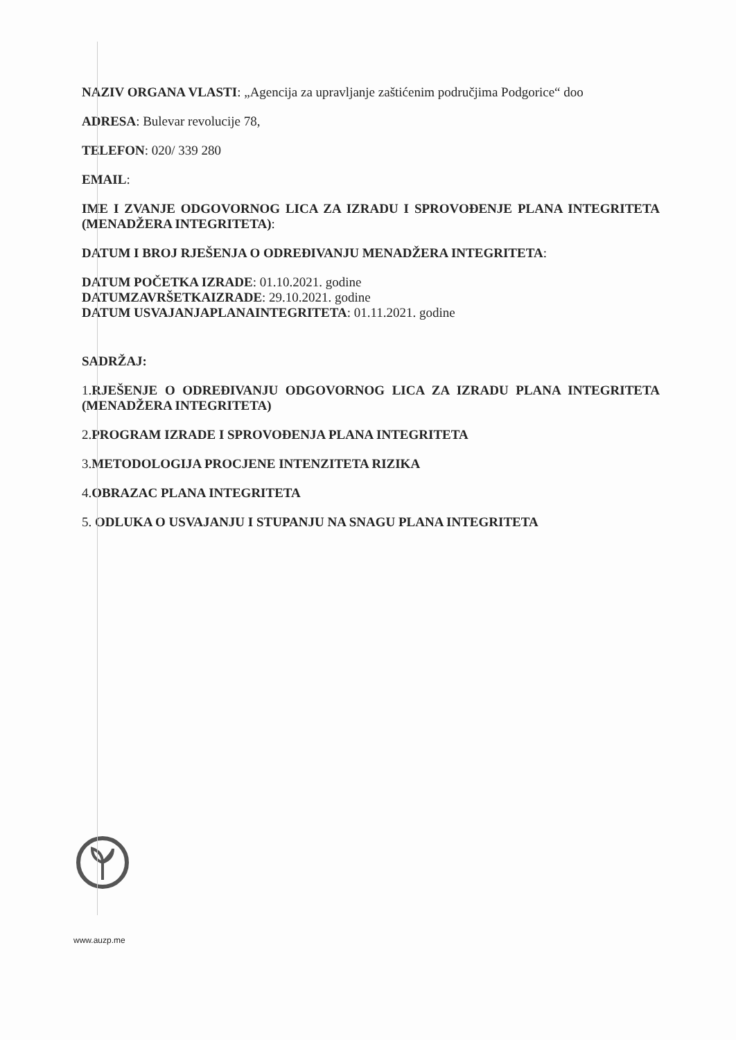NAZIV ORGANA VLASTI: „Agencija za upravljanje zaštićenim područjima Podgorice“ doo
ADRESA: Bulevar revolucije 78,
TELEFON: 020/ 339 280
EMAIL:
IME I ZVANJE ODGOVORNOG LICA ZA IZRADU I SPROVOĐENJE PLANA INTEGRITETA (MENADŽERA INTEGRITETA):
DATUM I BROJ RJEŠENJA O ODREĐIVANJU MENADŽERA INTEGRITETA:
DATUM POČETKA IZRADE: 01.10.2021. godine
DATUMZAVRŠETKAIZRADE: 29.10.2021. godine
DATUM USVAJANJAPLANAINTEGRITETA: 01.11.2021. godine
SADRŽAJ:
1.RJEŠENJE O ODREĐIVANJU ODGOVORNOG LICA ZA IZRADU PLANA INTEGRITETA (MENADŽERA INTEGRITETA)
2.PROGRAM IZRADE I SPROVOĐENJA PLANA INTEGRITETA
3.METODOLOGIJA PROCJENE INTENZITETA RIZIKA
4.OBRAZAC PLANA INTEGRITETA
5. ODLUKA O USVAJANJU I STUPANJU NA SNAGU PLANA INTEGRITETA
www.auzp.me